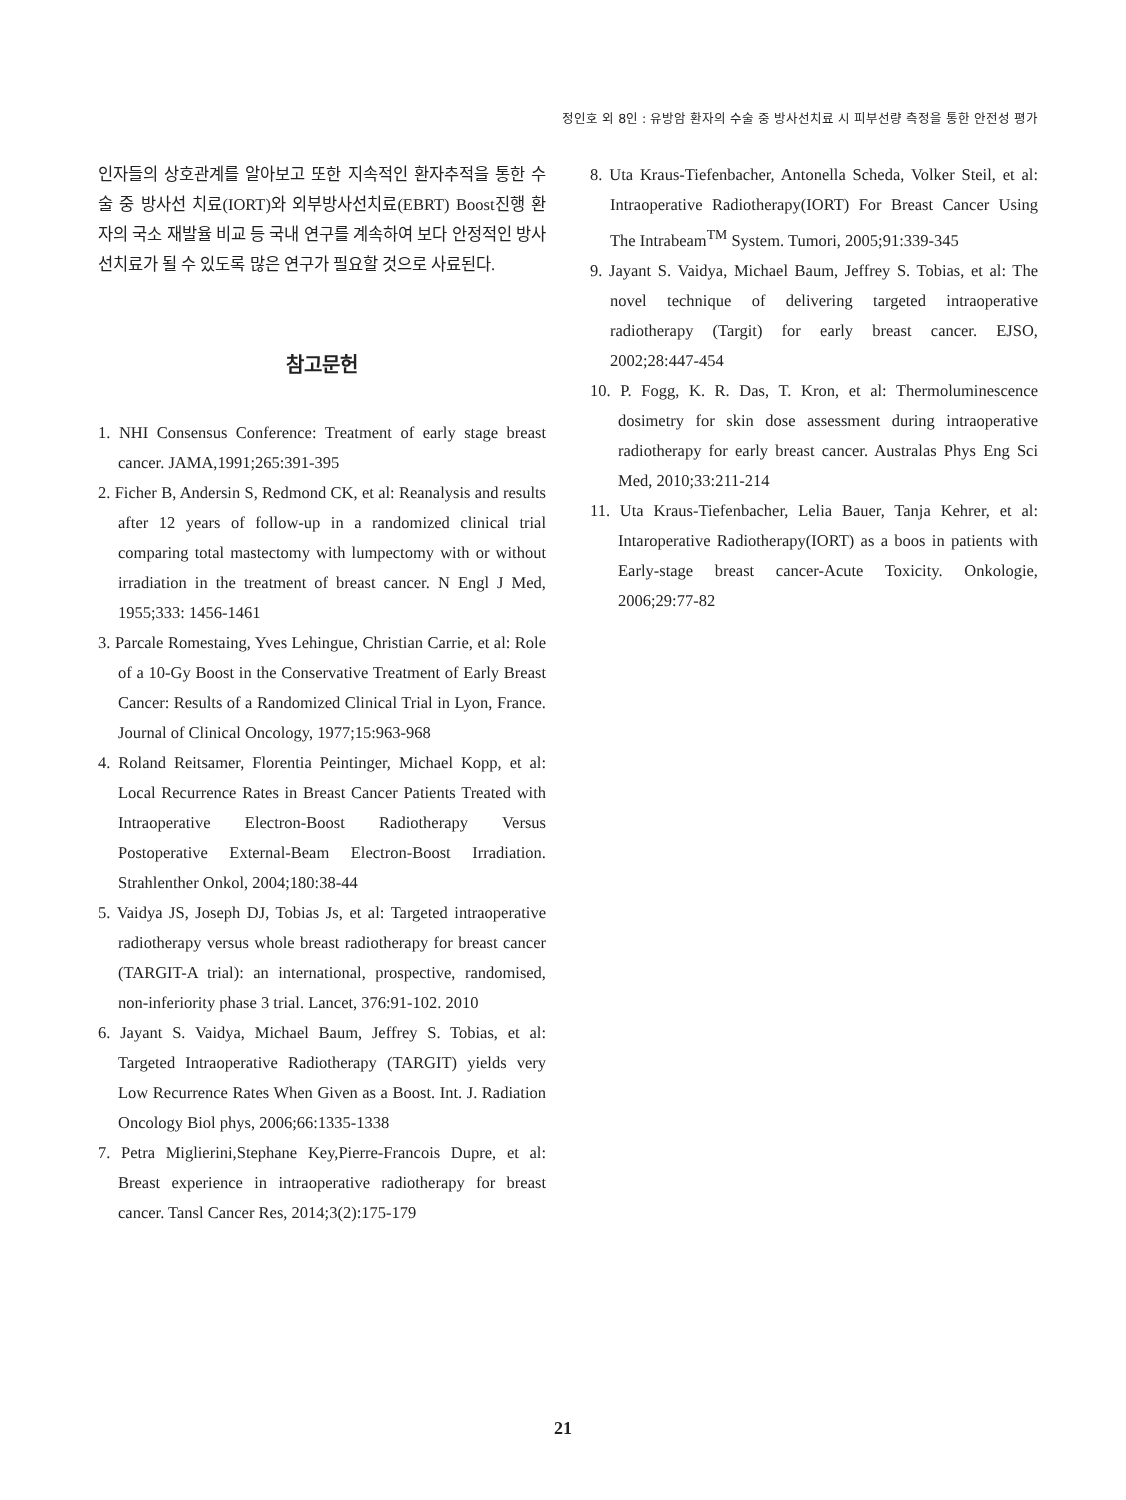정인호 외 8인 : 유방암 환자의 수술 중 방사선치료 시 피부선량 측정을 통한 안전성 평가
인자들의 상호관계를 알아보고 또한 지속적인 환자추적을 통한 수술 중 방사선 치료(IORT)와 외부방사선치료(EBRT) Boost진행 환자의 국소 재발율 비교 등 국내 연구를 계속하여 보다 안정적인 방사선치료가 될 수 있도록 많은 연구가 필요할 것으로 사료된다.
참고문헌
1. NHI Consensus Conference: Treatment of early stage breast cancer. JAMA,1991;265:391-395
2. Ficher B, Andersin S, Redmond CK, et al: Reanalysis and results after 12 years of follow-up in a randomized clinical trial comparing total mastectomy with lumpectomy with or without irradiation in the treatment of breast cancer. N Engl J Med, 1955;333: 1456-1461
3. Parcale Romestaing, Yves Lehingue, Christian Carrie, et al: Role of a 10-Gy Boost in the Conservative Treatment of Early Breast Cancer: Results of a Randomized Clinical Trial in Lyon, France. Journal of Clinical Oncology, 1977;15:963-968
4. Roland Reitsamer, Florentia Peintinger, Michael Kopp, et al: Local Recurrence Rates in Breast Cancer Patients Treated with Intraoperative Electron-Boost Radiotherapy Versus Postoperative External-Beam Electron-Boost Irradiation. Strahlenther Onkol, 2004;180:38-44
5. Vaidya JS, Joseph DJ, Tobias Js, et al: Targeted intraoperative radiotherapy versus whole breast radiotherapy for breast cancer (TARGIT-A trial): an international, prospective, randomised, non-inferiority phase 3 trial. Lancet, 376:91-102. 2010
6. Jayant S. Vaidya, Michael Baum, Jeffrey S. Tobias, et al: Targeted Intraoperative Radiotherapy (TARGIT) yields very Low Recurrence Rates When Given as a Boost. Int. J. Radiation Oncology Biol phys, 2006;66:1335-1338
7. Petra Miglierini,Stephane Key,Pierre-Francois Dupre, et al: Breast experience in intraoperative radiotherapy for breast cancer. Tansl Cancer Res, 2014;3(2):175-179
8. Uta Kraus-Tiefenbacher, Antonella Scheda, Volker Steil, et al: Intraoperative Radiotherapy(IORT) For Breast Cancer Using The Intrabeam<sup>TM</sup> System. Tumori, 2005;91:339-345
9. Jayant S. Vaidya, Michael Baum, Jeffrey S. Tobias, et al: The novel technique of delivering targeted intraoperative radiotherapy (Targit) for early breast cancer. EJSO, 2002;28:447-454
10. P. Fogg, K. R. Das, T. Kron, et al: Thermoluminescence dosimetry for skin dose assessment during intraoperative radiotherapy for early breast cancer. Australas Phys Eng Sci Med, 2010;33:211-214
11. Uta Kraus-Tiefenbacher, Lelia Bauer, Tanja Kehrer, et al: Intaroperative Radiotherapy(IORT) as a boos in patients with Early-stage breast cancer-Acute Toxicity. Onkologie, 2006;29:77-82
21